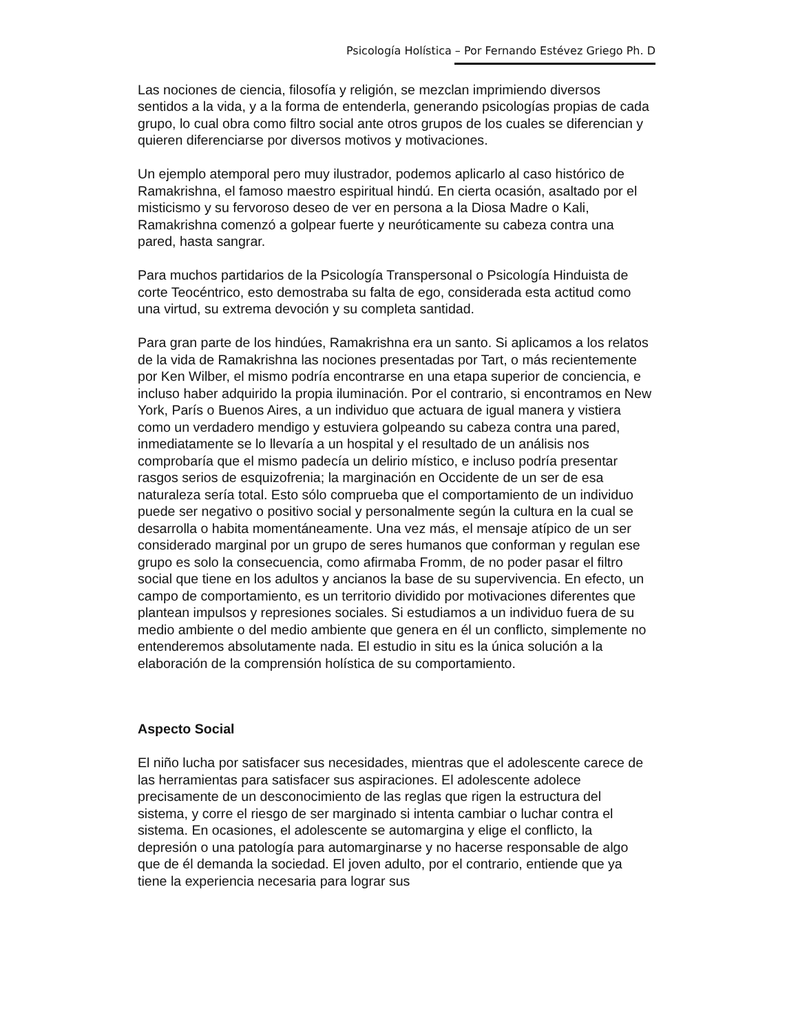Psicología Holística – Por Fernando Estévez Griego Ph. D
Las nociones de ciencia, filosofía y religión, se mezclan imprimiendo diversos sentidos a la vida, y a la forma de entenderla, generando psicologías propias de cada grupo, lo cual obra como filtro social ante otros grupos de los cuales se diferencian y quieren diferenciarse por diversos motivos y motivaciones.
Un ejemplo atemporal pero muy ilustrador, podemos aplicarlo al caso histórico de Ramakrishna, el famoso maestro espiritual hindú. En cierta ocasión, asaltado por el misticismo y su fervoroso deseo de ver en persona a la Diosa Madre o Kali, Ramakrishna comenzó a golpear fuerte y neuróticamente su cabeza contra una pared, hasta sangrar.
Para muchos partidarios de la Psicología Transpersonal o Psicología Hinduista de corte Teocéntrico, esto demostraba su falta de ego, considerada esta actitud como una virtud, su extrema devoción y su completa santidad.
Para gran parte de los hindúes, Ramakrishna era un santo. Si aplicamos a los relatos de la vida de Ramakrishna las nociones presentadas por Tart, o más recientemente por Ken Wilber, el mismo podría encontrarse en una etapa superior de conciencia, e incluso haber adquirido la propia iluminación. Por el contrario, si encontramos en New York, París o Buenos Aires, a un individuo que actuara de igual manera y vistiera como un verdadero mendigo y estuviera golpeando su cabeza contra una pared, inmediatamente se lo llevaría a un hospital y el resultado de un análisis nos comprobaría que el mismo padecía un delirio místico, e incluso podría presentar rasgos serios de esquizofrenia; la marginación en Occidente de un ser de esa naturaleza sería total. Esto sólo comprueba que el comportamiento de un individuo puede ser negativo o positivo social y personalmente según la cultura en la cual se desarrolla o habita momentáneamente. Una vez más, el mensaje atípico de un ser considerado marginal por un grupo de seres humanos que conforman y regulan ese grupo es solo la consecuencia, como afirmaba Fromm, de no poder pasar el filtro social que tiene en los adultos y ancianos la base de su supervivencia. En efecto, un campo de comportamiento, es un territorio dividido por motivaciones diferentes que plantean impulsos y represiones sociales. Si estudiamos a un individuo fuera de su medio ambiente o del medio ambiente que genera en él un conflicto, simplemente no entenderemos absolutamente nada. El estudio in situ es la única solución a la elaboración de la comprensión holística de su comportamiento.
Aspecto Social
El niño lucha por satisfacer sus necesidades, mientras que el adolescente carece de las herramientas para satisfacer sus aspiraciones. El adolescente adolece precisamente de un desconocimiento de las reglas que rigen la estructura del sistema, y corre el riesgo de ser marginado si intenta cambiar o luchar contra el sistema. En ocasiones, el adolescente se automargina y elige el conflicto, la depresión o una patología para automarginarse y no hacerse responsable de algo que de él demanda la sociedad. El joven adulto, por el contrario, entiende que ya tiene la experiencia necesaria para lograr sus